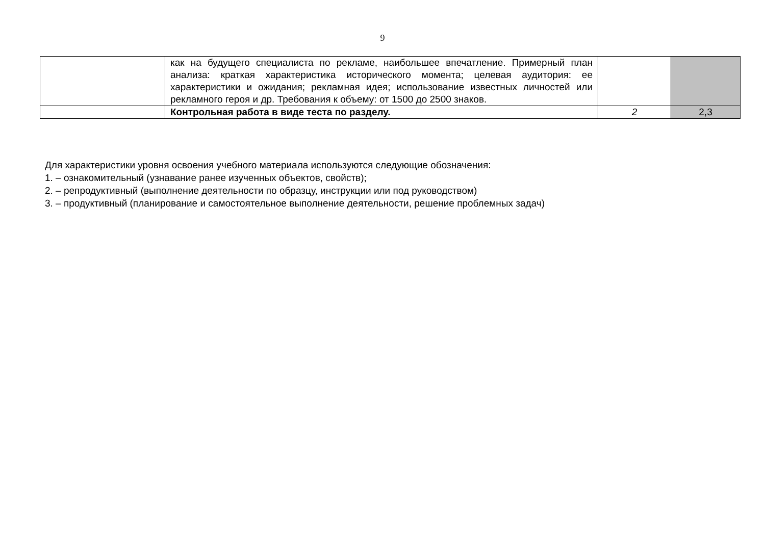9
| | как на будущего специалиста по рекламе, наибольшее впечатление. Примерный план анализа: краткая характеристика исторического момента; целевая аудитория: ее характеристики и ожидания; рекламная идея; использование известных личностей или рекламного героя и др. Требования к объему: от 1500 до 2500 знаков. | | |
| | Контрольная работа в виде теста по разделу. | 2 | 2,3 |
Для характеристики уровня освоения учебного материала используются следующие обозначения:
1. – ознакомительный (узнавание ранее изученных объектов, свойств);
2. – репродуктивный (выполнение деятельности по образцу, инструкции или под руководством)
3. – продуктивный (планирование и самостоятельное выполнение деятельности, решение проблемных задач)